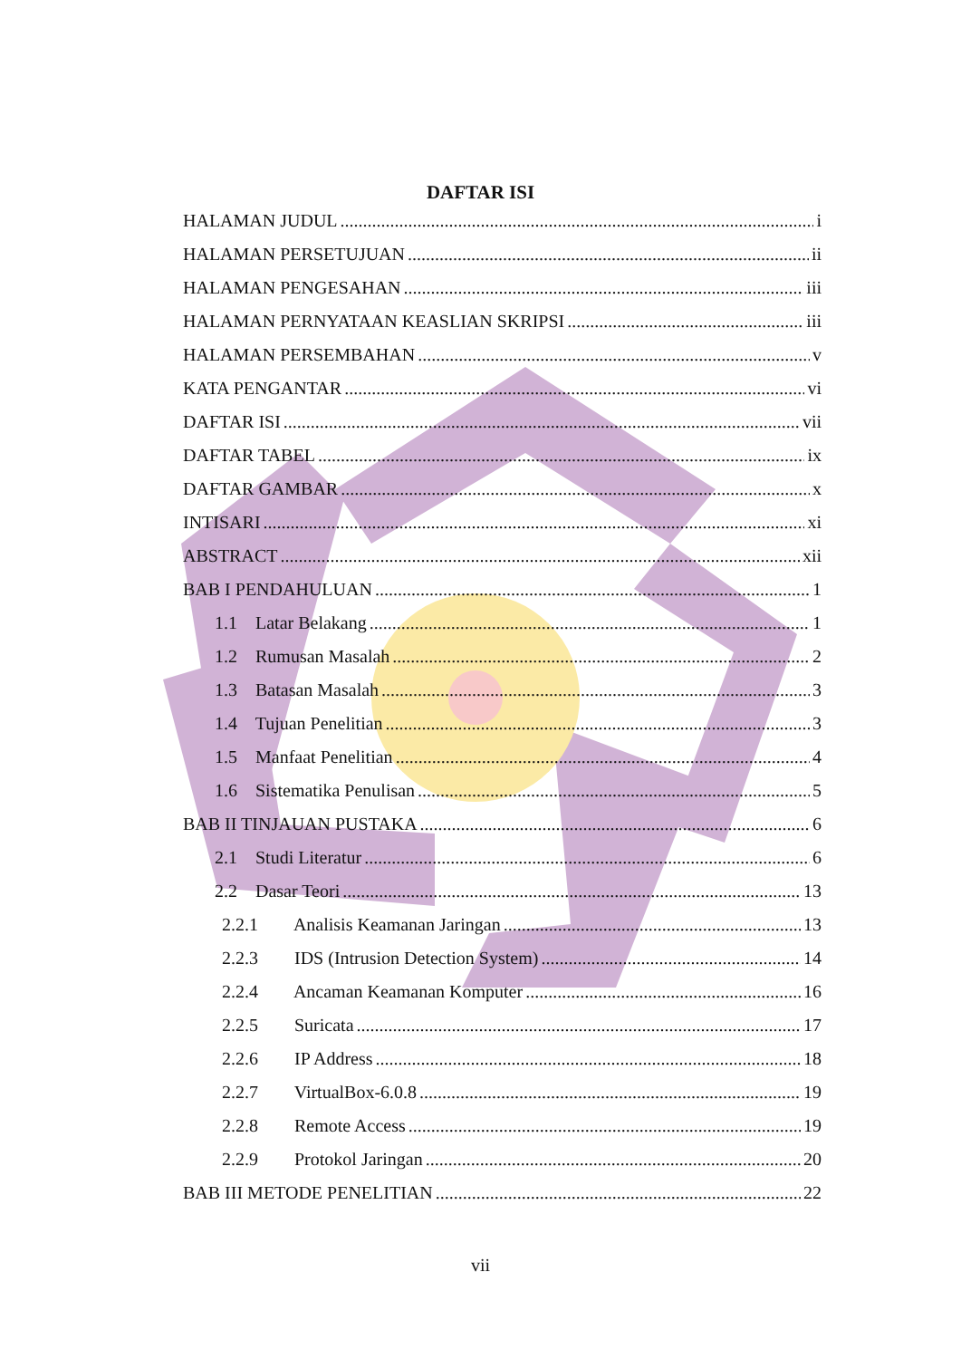DAFTAR ISI
HALAMAN JUDUL i
HALAMAN PERSETUJUAN ii
HALAMAN PENGESAHAN iii
HALAMAN PERNYATAAN KEASLIAN SKRIPSI iii
HALAMAN PERSEMBAHAN v
KATA PENGANTAR vi
DAFTAR ISI vii
DAFTAR TABEL ix
DAFTAR GAMBAR x
INTISARI xi
ABSTRACT xii
BAB I PENDAHULUAN 1
1.1 Latar Belakang 1
1.2 Rumusan Masalah 2
1.3 Batasan Masalah 3
1.4 Tujuan Penelitian 3
1.5 Manfaat Penelitian 4
1.6 Sistematika Penulisan 5
BAB II TINJAUAN PUSTAKA 6
2.1 Studi Literatur 6
2.2 Dasar Teori 13
2.2.1 Analisis Keamanan Jaringan 13
2.2.3 IDS (Intrusion Detection System) 14
2.2.4 Ancaman Keamanan Komputer 16
2.2.5 Suricata 17
2.2.6 IP Address 18
2.2.7 VirtualBox-6.0.8 19
2.2.8 Remote Access 19
2.2.9 Protokol Jaringan 20
BAB III METODE PENELITIAN 22
vii